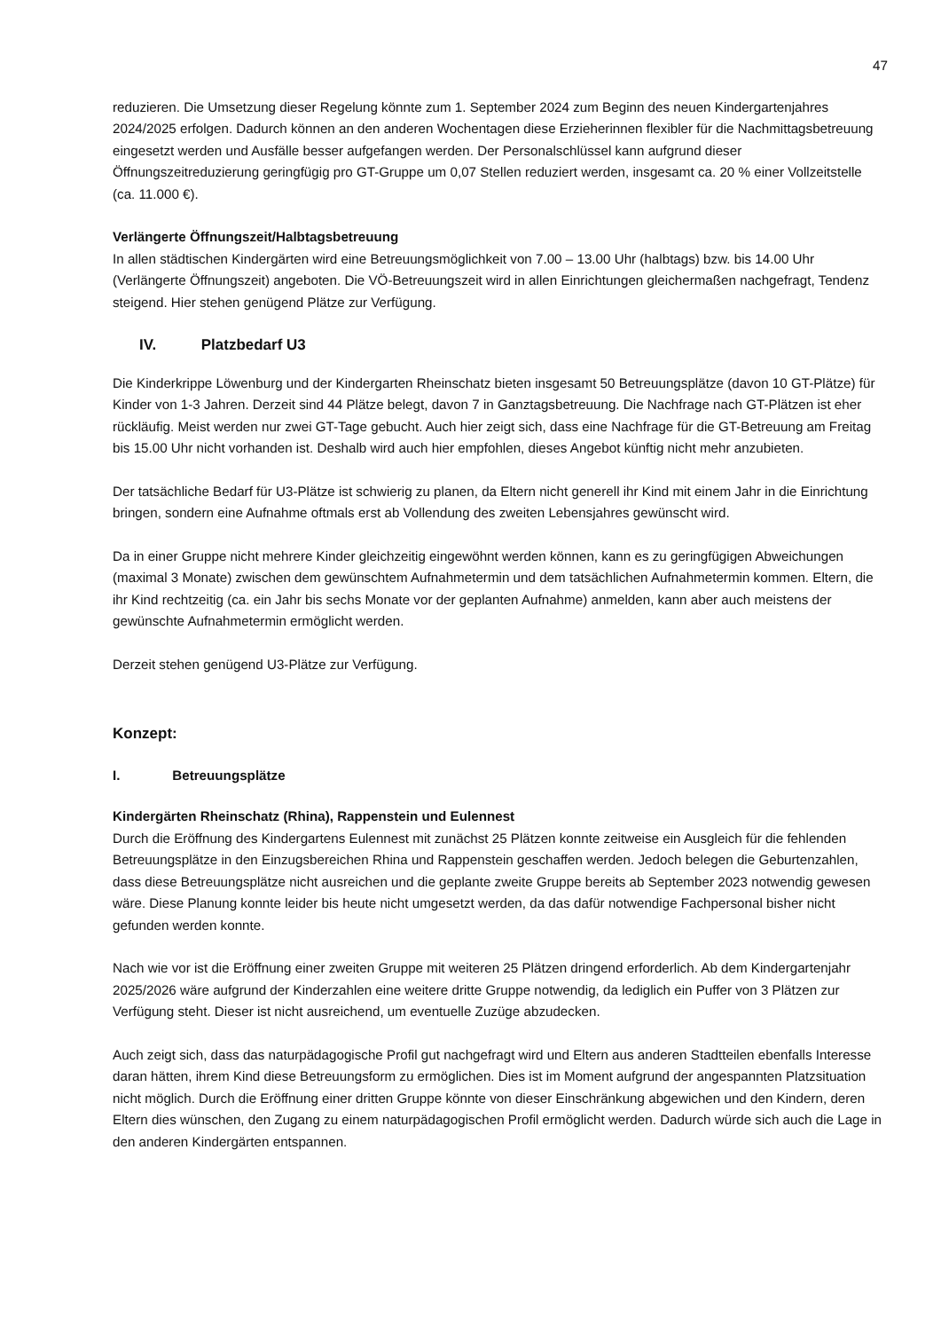47
reduzieren. Die Umsetzung dieser Regelung könnte zum 1. September 2024 zum Beginn des neuen Kindergartenjahres 2024/2025 erfolgen. Dadurch können an den anderen Wochentagen diese Erzieherinnen flexibler für die Nachmittagsbetreuung eingesetzt werden und Ausfälle besser aufgefangen werden. Der Personalschlüssel kann aufgrund dieser Öffnungszeitreduzierung geringfügig pro GT-Gruppe um 0,07 Stellen reduziert werden, insgesamt ca. 20 % einer Vollzeitstelle (ca. 11.000 €).
Verlängerte Öffnungszeit/Halbtagsbetreuung
In allen städtischen Kindergärten wird eine Betreuungsmöglichkeit von 7.00 – 13.00 Uhr (halbtags) bzw. bis 14.00 Uhr (Verlängerte Öffnungszeit) angeboten. Die VÖ-Betreuungszeit wird in allen Einrichtungen gleichermaßen nachgefragt, Tendenz steigend. Hier stehen genügend Plätze zur Verfügung.
IV. Platzbedarf U3
Die Kinderkrippe Löwenburg und der Kindergarten Rheinschatz bieten insgesamt 50 Betreuungsplätze (davon 10 GT-Plätze) für Kinder von 1-3 Jahren. Derzeit sind 44 Plätze belegt, davon 7 in Ganztagsbetreuung. Die Nachfrage nach GT-Plätzen ist eher rückläufig. Meist werden nur zwei GT-Tage gebucht. Auch hier zeigt sich, dass eine Nachfrage für die GT-Betreuung am Freitag bis 15.00 Uhr nicht vorhanden ist. Deshalb wird auch hier empfohlen, dieses Angebot künftig nicht mehr anzubieten.
Der tatsächliche Bedarf für U3-Plätze ist schwierig zu planen, da Eltern nicht generell ihr Kind mit einem Jahr in die Einrichtung bringen, sondern eine Aufnahme oftmals erst ab Vollendung des zweiten Lebensjahres gewünscht wird.
Da in einer Gruppe nicht mehrere Kinder gleichzeitig eingewöhnt werden können, kann es zu geringfügigen Abweichungen (maximal 3 Monate) zwischen dem gewünschtem Aufnahmetermin und dem tatsächlichen Aufnahmetermin kommen. Eltern, die ihr Kind rechtzeitig (ca. ein Jahr bis sechs Monate vor der geplanten Aufnahme) anmelden, kann aber auch meistens der gewünschte Aufnahmetermin ermöglicht werden.
Derzeit stehen genügend U3-Plätze zur Verfügung.
Konzept:
I. Betreuungsplätze
Kindergärten Rheinschatz (Rhina), Rappenstein und Eulennest
Durch die Eröffnung des Kindergartens Eulennest mit zunächst 25 Plätzen konnte zeitweise ein Ausgleich für die fehlenden Betreuungsplätze in den Einzugsbereichen Rhina und Rappenstein geschaffen werden. Jedoch belegen die Geburtenzahlen, dass diese Betreuungsplätze nicht ausreichen und die geplante zweite Gruppe bereits ab September 2023 notwendig gewesen wäre. Diese Planung konnte leider bis heute nicht umgesetzt werden, da das dafür notwendige Fachpersonal bisher nicht gefunden werden konnte.
Nach wie vor ist die Eröffnung einer zweiten Gruppe mit weiteren 25 Plätzen dringend erforderlich. Ab dem Kindergartenjahr 2025/2026 wäre aufgrund der Kinderzahlen eine weitere dritte Gruppe notwendig, da lediglich ein Puffer von 3 Plätzen zur Verfügung steht. Dieser ist nicht ausreichend, um eventuelle Zuzüge abzudecken.
Auch zeigt sich, dass das naturpädagogische Profil gut nachgefragt wird und Eltern aus anderen Stadtteilen ebenfalls Interesse daran hätten, ihrem Kind diese Betreuungsform zu ermöglichen. Dies ist im Moment aufgrund der angespannten Platzsituation nicht möglich. Durch die Eröffnung einer dritten Gruppe könnte von dieser Einschränkung abgewichen und den Kindern, deren Eltern dies wünschen, den Zugang zu einem naturpädagogischen Profil ermöglicht werden. Dadurch würde sich auch die Lage in den anderen Kindergärten entspannen.